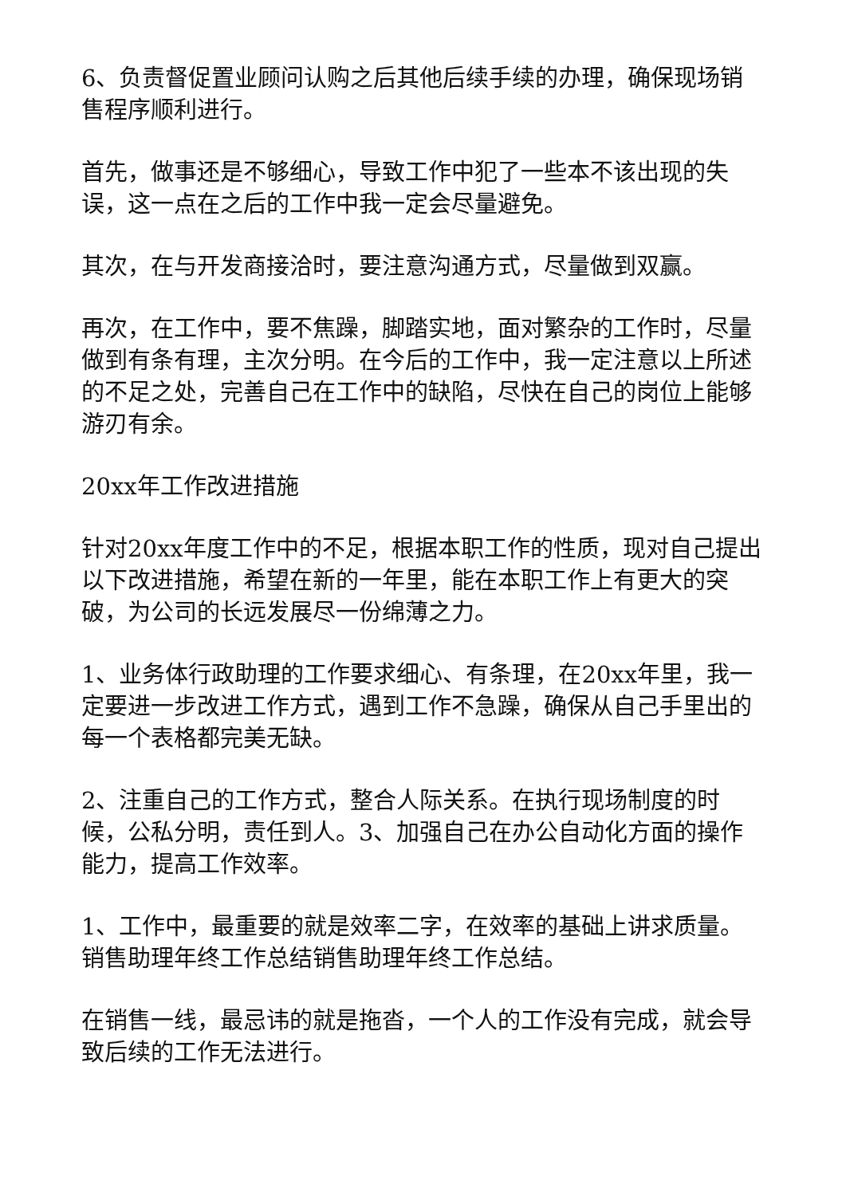6、负责督促置业顾问认购之后其他后续手续的办理，确保现场销售程序顺利进行。
首先，做事还是不够细心，导致工作中犯了一些本不该出现的失误，这一点在之后的工作中我一定会尽量避免。
其次，在与开发商接洽时，要注意沟通方式，尽量做到双赢。
再次，在工作中，要不焦躁，脚踏实地，面对繁杂的工作时，尽量做到有条有理，主次分明。在今后的工作中，我一定注意以上所述的不足之处，完善自己在工作中的缺陷，尽快在自己的岗位上能够游刃有余。
20xx年工作改进措施
针对20xx年度工作中的不足，根据本职工作的性质，现对自己提出以下改进措施，希望在新的一年里，能在本职工作上有更大的突破，为公司的长远发展尽一份绵薄之力。
1、业务体行政助理的工作要求细心、有条理，在20xx年里，我一定要进一步改进工作方式，遇到工作不急躁，确保从自己手里出的每一个表格都完美无缺。
2、注重自己的工作方式，整合人际关系。在执行现场制度的时候，公私分明，责任到人。3、加强自己在办公自动化方面的操作能力，提高工作效率。
1、工作中，最重要的就是效率二字，在效率的基础上讲求质量。销售助理年终工作总结销售助理年终工作总结。
在销售一线，最忌讳的就是拖沓，一个人的工作没有完成，就会导致后续的工作无法进行。